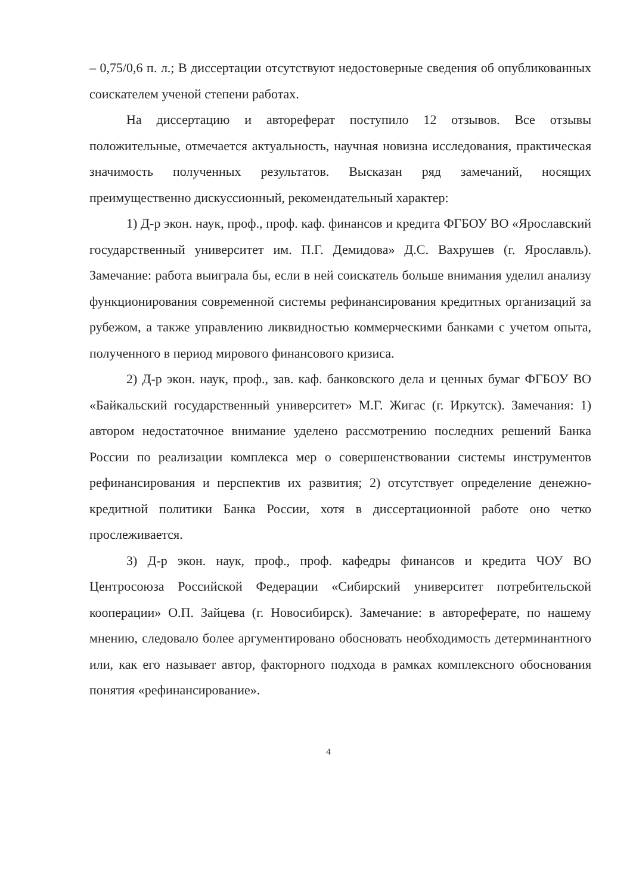– 0,75/0,6 п. л.; В диссертации отсутствуют недостоверные сведения об опубликованных соискателем ученой степени работах.
На диссертацию и автореферат поступило 12 отзывов. Все отзывы положительные, отмечается актуальность, научная новизна исследования, практическая значимость полученных результатов. Высказан ряд замечаний, носящих преимущественно дискуссионный, рекомендательный характер:
1) Д-р экон. наук, проф., проф. каф. финансов и кредита ФГБОУ ВО «Ярославский государственный университет им. П.Г. Демидова» Д.С. Вахрушев (г. Ярославль). Замечание: работа выиграла бы, если в ней соискатель больше внимания уделил анализу функционирования современной системы рефинансирования кредитных организаций за рубежом, а также управлению ликвидностью коммерческими банками с учетом опыта, полученного в период мирового финансового кризиса.
2) Д-р экон. наук, проф., зав. каф. банковского дела и ценных бумаг ФГБОУ ВО «Байкальский государственный университет» М.Г. Жигас (г. Иркутск). Замечания: 1) автором недостаточное внимание уделено рассмотрению последних решений Банка России по реализации комплекса мер о совершенствовании системы инструментов рефинансирования и перспектив их развития; 2) отсутствует определение денежно-кредитной политики Банка России, хотя в диссертационной работе оно четко прослеживается.
3) Д-р экон. наук, проф., проф. кафедры финансов и кредита ЧОУ ВО Центросоюза Российской Федерации «Сибирский университет потребительской кооперации» О.П. Зайцева (г. Новосибирск). Замечание: в автореферате, по нашему мнению, следовало более аргументировано обосновать необходимость детерминантного или, как его называет автор, факторного подхода в рамках комплексного обоснования понятия «рефинансирование».
4